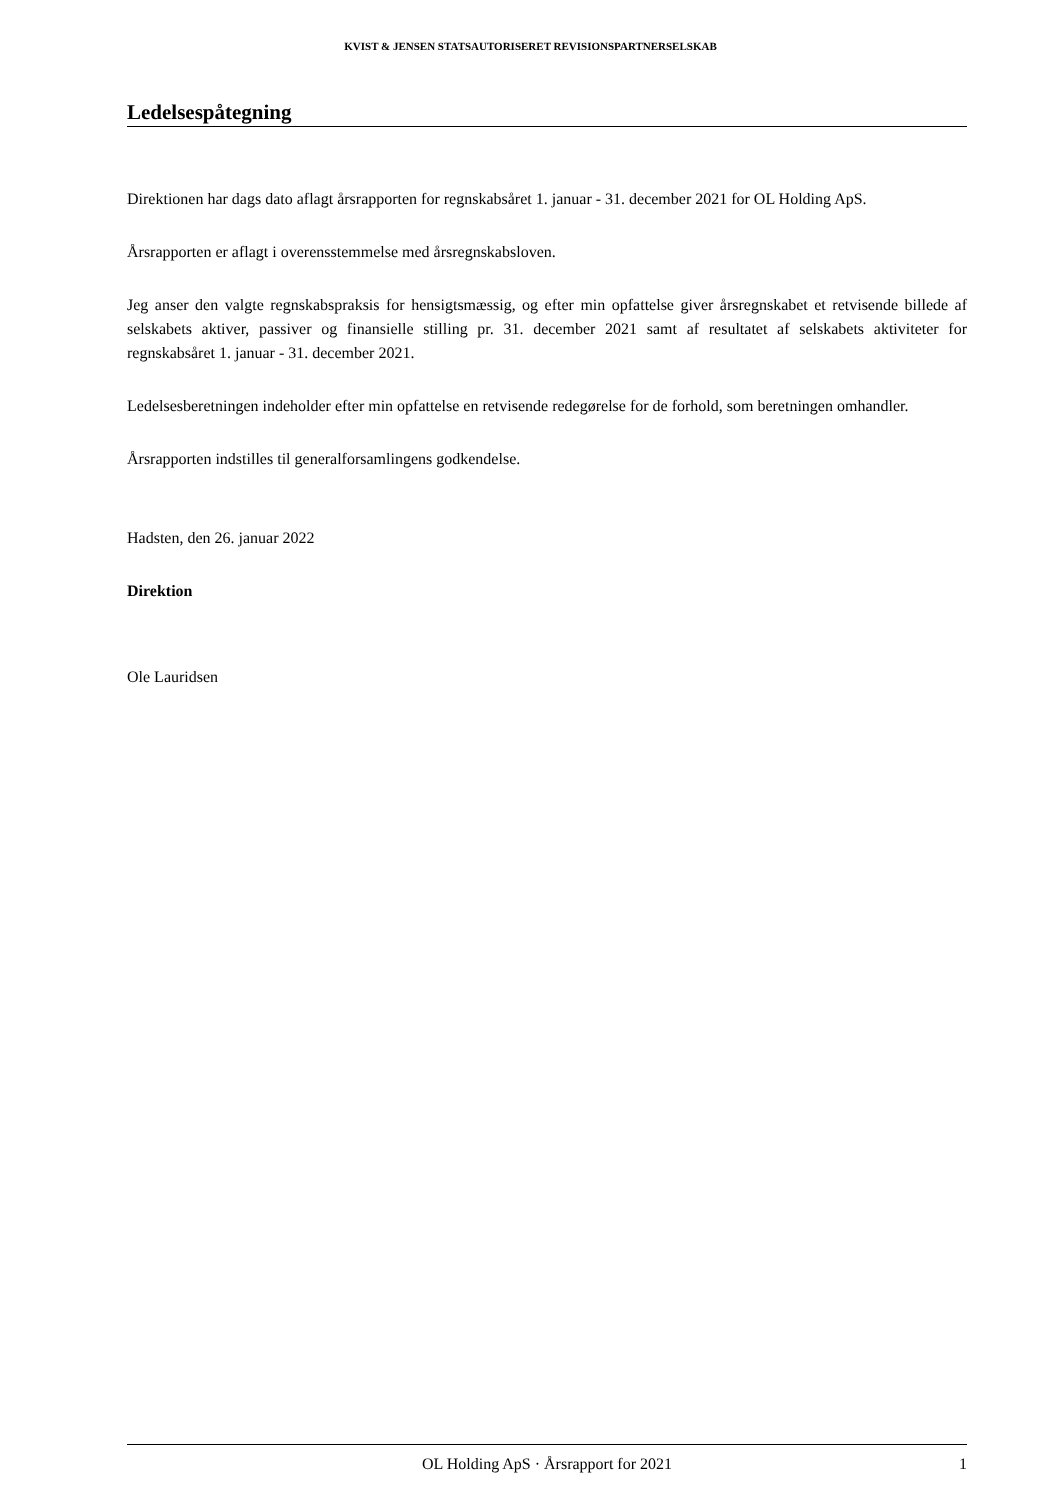KVIST & JENSEN STATSAUTORISERET REVISIONSPARTNERSELSKAB
Ledelsespåtegning
Direktionen har dags dato aflagt årsrapporten for regnskabsåret 1. januar - 31. december 2021 for OL Holding ApS.
Årsrapporten er aflagt i overensstemmelse med årsregnskabsloven.
Jeg anser den valgte regnskabspraksis for hensigtsmæssig, og efter min opfattelse giver årsregnskabet et retvisende billede af selskabets aktiver, passiver og finansielle stilling pr. 31. december 2021 samt af resultatet af selskabets aktiviteter for regnskabsåret 1. januar - 31. december 2021.
Ledelsesberetningen indeholder efter min opfattelse en retvisende redegørelse for de forhold, som beretningen omhandler.
Årsrapporten indstilles til generalforsamlingens godkendelse.
Hadsten, den 26. januar 2022
Direktion
Ole Lauridsen
OL Holding ApS · Årsrapport for 2021 1